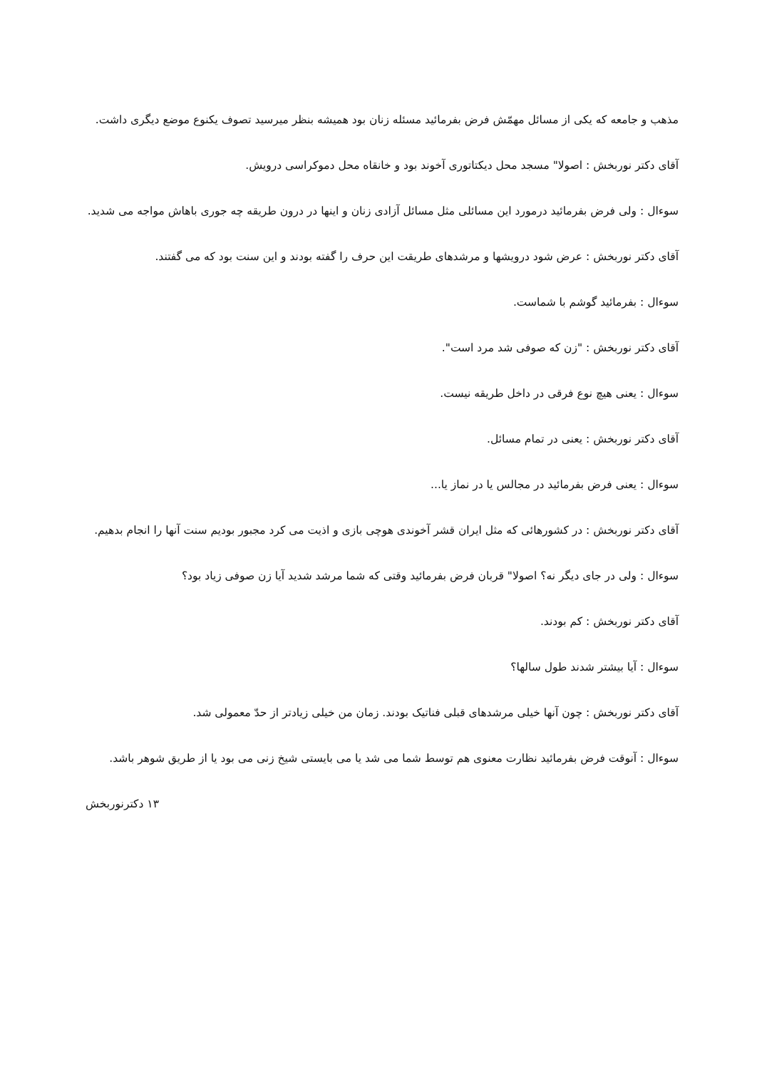مذهب و جامعه که یکی از مسائل مهمّش فرض بفرمائید مسئله زنان بود همیشه بنظر میرسید تصوف یکنوع موضع دیگری داشت.
آقای دکتر نوربخش : اصولا" مسجد محل دیکتاتوری آخوند بود و خانقاه محل دموکراسی درویش.
سوءال : ولی فرض بفرمائید درمورد این مسائلی مثل مسائل آزادی زنان و اینها در درون طریقه چه جوری باهاش مواجه می شدید.
آقای دکتر نوربخش : عرض شود درویشها و مرشدهای طریقت این حرف را گفته بودند و این سنت بود که می گفتند.
سوءال : بفرمائید گوشم با شماست.
آقای دکتر نوربخش : "زن که صوفی شد مرد است".
سوءال : یعنی هیچ نوع فرقی در داخل طریقه نیست.
آقای دکتر نوربخش : یعنی در تمام مسائل.
سوءال : یعنی فرض بفرمائید در مجالس یا در نماز یا...
آقای دکتر نوربخش : در کشورهائی که مثل ایران قشر آخوندی هوچی بازی و اذیت می کرد مجبور بودیم سنت آنها را انجام بدهیم.
سوءال : ولی در جای دیگر نه؟ اصولا" قربان فرض بفرمائید وقتی که شما مرشد شدید آیا زن صوفی زیاد بود؟
آقای دکتر نوربخش : کم بودند.
سوءال : آیا بیشتر شدند طول سالها؟
آقای دکتر نوربخش : چون آنها خیلی مرشدهای قبلی فناتیک بودند. زمان من خیلی زیادتر از حدّ معمولی شد.
سوءال : آنوقت فرض بفرمائید نظارت معنوی هم توسط شما می شد یا می بایستی شیخ زنی می بود یا از طریق شوهر باشد.
۱۳ دکترنوربخش